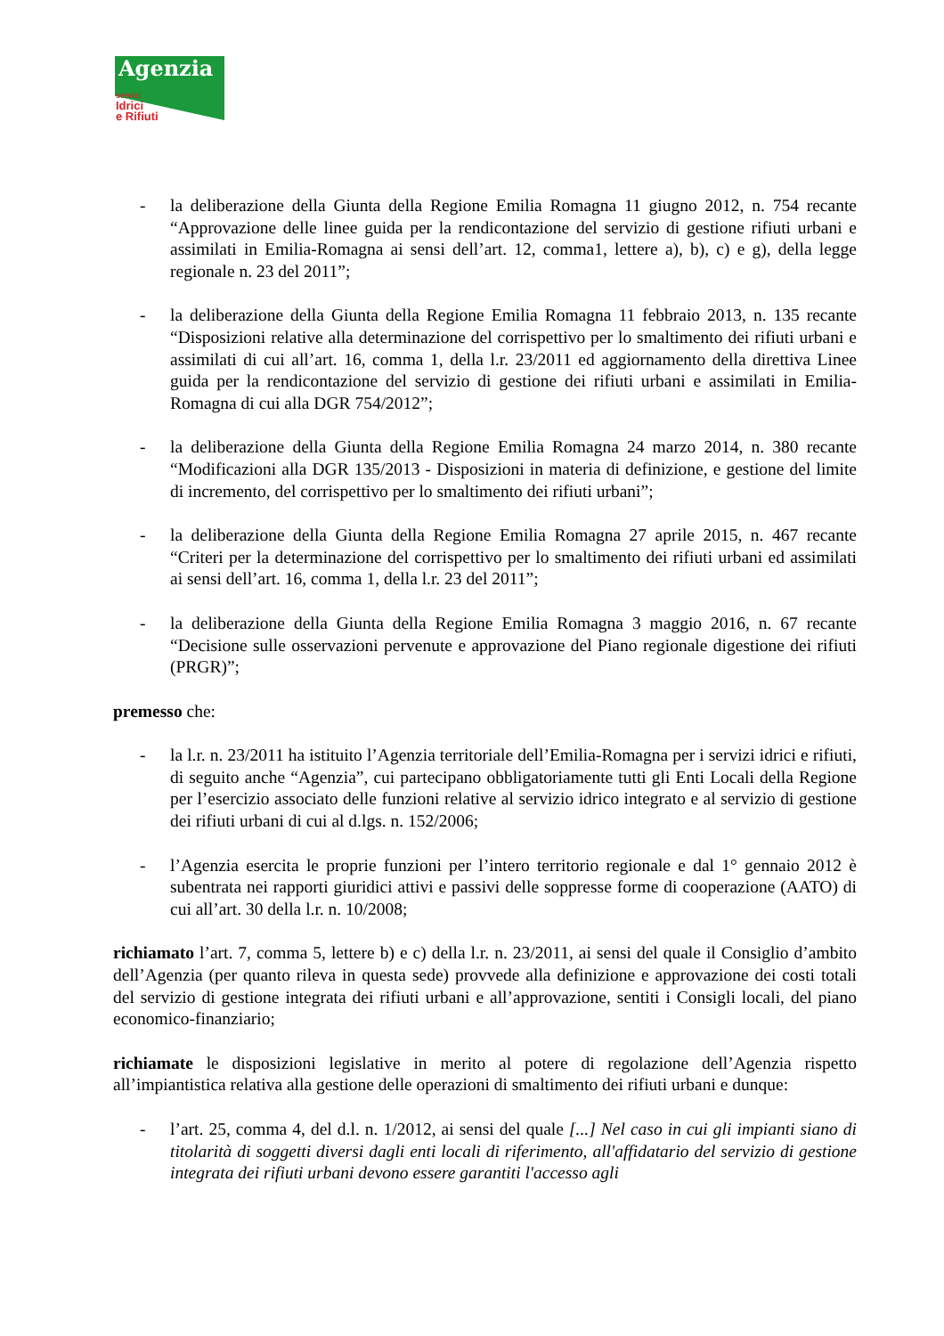Agenzia
servizi
Idrici
e Rifiuti
- la deliberazione della Giunta della Regione Emilia Romagna 11 giugno 2012, n. 754 recante “Approvazione delle linee guida per la rendicontazione del servizio di gestione rifiuti urbani e assimilati in Emilia-Romagna ai sensi dell’art. 12, comma1, lettere a), b), c) e g), della legge regionale n. 23 del 2011”;
- la deliberazione della Giunta della Regione Emilia Romagna 11 febbraio 2013, n. 135 recante “Disposizioni relative alla determinazione del corrispettivo per lo smaltimento dei rifiuti urbani e assimilati di cui all’art. 16, comma 1, della l.r. 23/2011 ed aggiornamento della direttiva Linee guida per la rendicontazione del servizio di gestione dei rifiuti urbani e assimilati in Emilia-Romagna di cui alla DGR 754/2012”;
- la deliberazione della Giunta della Regione Emilia Romagna 24 marzo 2014, n. 380 recante “Modificazioni alla DGR 135/2013 - Disposizioni in materia di definizione, e gestione del limite di incremento, del corrispettivo per lo smaltimento dei rifiuti urbani”;
- la deliberazione della Giunta della Regione Emilia Romagna 27 aprile 2015, n. 467 recante “Criteri per la determinazione del corrispettivo per lo smaltimento dei rifiuti urbani ed assimilati ai sensi dell’art. 16, comma 1, della l.r. 23 del 2011”;
- la deliberazione della Giunta della Regione Emilia Romagna 3 maggio 2016, n. 67 recante “Decisione sulle osservazioni pervenute e approvazione del Piano regionale digestione dei rifiuti (PRGR)”;
premesso che:
- la l.r. n. 23/2011 ha istituito l’Agenzia territoriale dell’Emilia-Romagna per i servizi idrici e rifiuti, di seguito anche “Agenzia”, cui partecipano obbligatoriamente tutti gli Enti Locali della Regione per l’esercizio associato delle funzioni relative al servizio idrico integrato e al servizio di gestione dei rifiuti urbani di cui al d.lgs. n. 152/2006;
- l’Agenzia esercita le proprie funzioni per l’intero territorio regionale e dal 1° gennaio 2012 è subentrata nei rapporti giuridici attivi e passivi delle soppresse forme di cooperazione (AATO) di cui all’art. 30 della l.r. n. 10/2008;
richiamato l’art. 7, comma 5, lettere b) e c) della l.r. n. 23/2011, ai sensi del quale il Consiglio d’ambito dell’Agenzia (per quanto rileva in questa sede) provvede alla definizione e approvazione dei costi totali del servizio di gestione integrata dei rifiuti urbani e all’approvazione, sentiti i Consigli locali, del piano economico-finanziario;
richiamate le disposizioni legislative in merito al potere di regolazione dell’Agenzia rispetto all’impiantistica relativa alla gestione delle operazioni di smaltimento dei rifiuti urbani e dunque:
- l’art. 25, comma 4, del d.l. n. 1/2012, ai sensi del quale [...] Nel caso in cui gli impianti siano di titolarità di soggetti diversi dagli enti locali di riferimento, all'affidatario del servizio di gestione integrata dei rifiuti urbani devono essere garantiti l'accesso agli